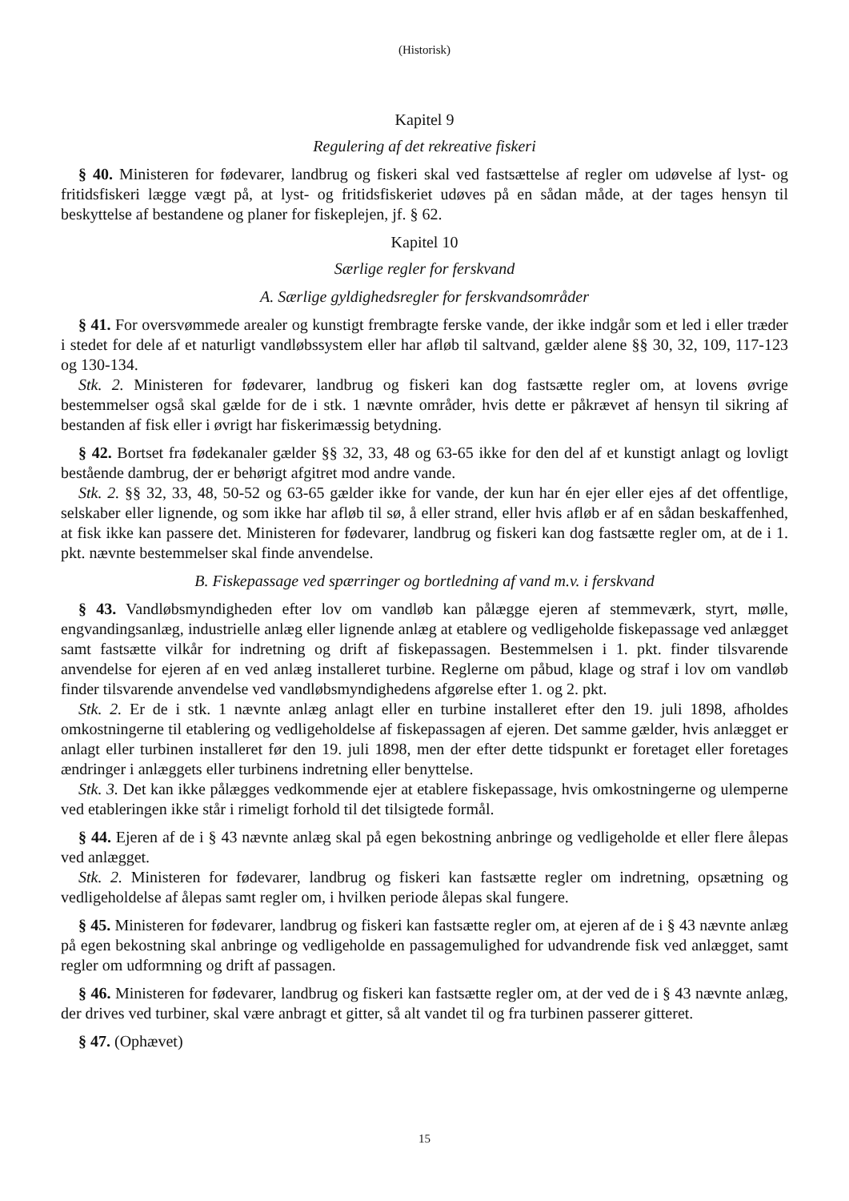(Historisk)
Kapitel 9
Regulering af det rekreative fiskeri
§ 40. Ministeren for fødevarer, landbrug og fiskeri skal ved fastsættelse af regler om udøvelse af lyst- og fritidsfiskeri lægge vægt på, at lyst- og fritidsfiskeriet udøves på en sådan måde, at der tages hensyn til beskyttelse af bestandene og planer for fiskeplejen, jf. § 62.
Kapitel 10
Særlige regler for ferskvand
A. Særlige gyldighedsregler for ferskvandsområder
§ 41. For oversvømmede arealer og kunstigt frembragte ferske vande, der ikke indgår som et led i eller træder i stedet for dele af et naturligt vandløbssystem eller har afløb til saltvand, gælder alene §§ 30, 32, 109, 117-123 og 130-134.
Stk. 2. Ministeren for fødevarer, landbrug og fiskeri kan dog fastsætte regler om, at lovens øvrige bestemmelser også skal gælde for de i stk. 1 nævnte områder, hvis dette er påkrævet af hensyn til sikring af bestanden af fisk eller i øvrigt har fiskerimæssig betydning.
§ 42. Bortset fra fødekanaler gælder §§ 32, 33, 48 og 63-65 ikke for den del af et kunstigt anlagt og lovligt bestående dambrug, der er behørigt afgitret mod andre vande.
Stk. 2. §§ 32, 33, 48, 50-52 og 63-65 gælder ikke for vande, der kun har én ejer eller ejes af det offentlige, selskaber eller lignende, og som ikke har afløb til sø, å eller strand, eller hvis afløb er af en sådan beskaffenhed, at fisk ikke kan passere det. Ministeren for fødevarer, landbrug og fiskeri kan dog fastsætte regler om, at de i 1. pkt. nævnte bestemmelser skal finde anvendelse.
B. Fiskepassage ved spærringer og bortledning af vand m.v. i ferskvand
§ 43. Vandløbsmyndigheden efter lov om vandløb kan pålægge ejeren af stemmeværk, styrt, mølle, engvandingsanlæg, industrielle anlæg eller lignende anlæg at etablere og vedligeholde fiskepassage ved anlægget samt fastsætte vilkår for indretning og drift af fiskepassagen. Bestemmelsen i 1. pkt. finder tilsvarende anvendelse for ejeren af en ved anlæg installeret turbine. Reglerne om påbud, klage og straf i lov om vandløb finder tilsvarende anvendelse ved vandløbsmyndighedens afgørelse efter 1. og 2. pkt.
Stk. 2. Er de i stk. 1 nævnte anlæg anlagt eller en turbine installeret efter den 19. juli 1898, afholdes omkostningerne til etablering og vedligeholdelse af fiskepassagen af ejeren. Det samme gælder, hvis anlægget er anlagt eller turbinen installeret før den 19. juli 1898, men der efter dette tidspunkt er foretaget eller foretages ændringer i anlæggets eller turbinens indretning eller benyttelse.
Stk. 3. Det kan ikke pålægges vedkommende ejer at etablere fiskepassage, hvis omkostningerne og ulemperne ved etableringen ikke står i rimeligt forhold til det tilsigtede formål.
§ 44. Ejeren af de i § 43 nævnte anlæg skal på egen bekostning anbringe og vedligeholde et eller flere ålepas ved anlægget.
Stk. 2. Ministeren for fødevarer, landbrug og fiskeri kan fastsætte regler om indretning, opsætning og vedligeholdelse af ålepas samt regler om, i hvilken periode ålepas skal fungere.
§ 45. Ministeren for fødevarer, landbrug og fiskeri kan fastsætte regler om, at ejeren af de i § 43 nævnte anlæg på egen bekostning skal anbringe og vedligeholde en passagemulighed for udvandrende fisk ved anlægget, samt regler om udformning og drift af passagen.
§ 46. Ministeren for fødevarer, landbrug og fiskeri kan fastsætte regler om, at der ved de i § 43 nævnte anlæg, der drives ved turbiner, skal være anbragt et gitter, så alt vandet til og fra turbinen passerer gitteret.
§ 47. (Ophævet)
15